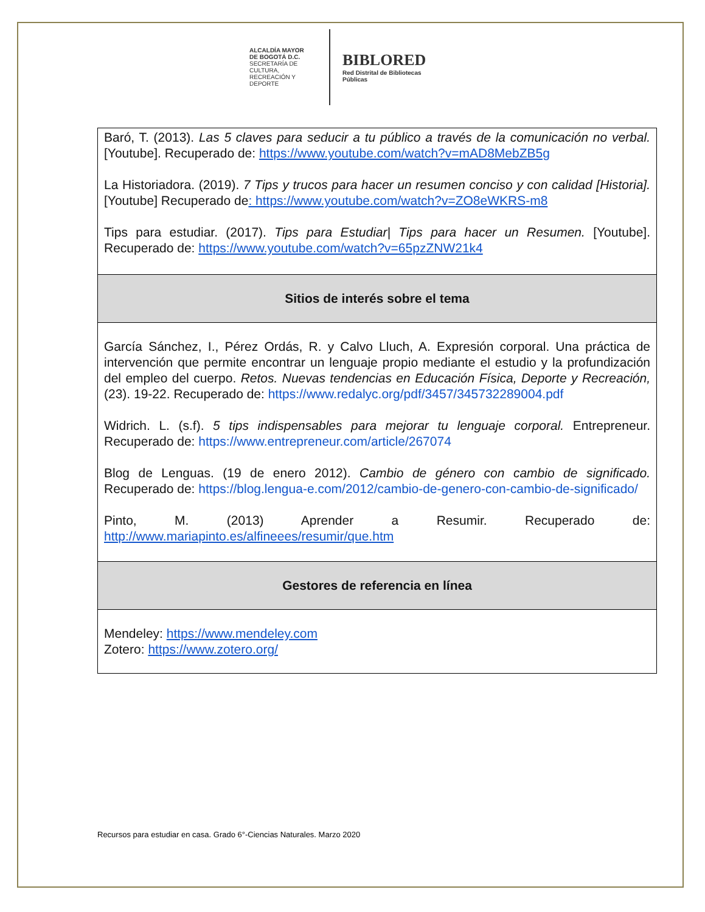ALCALDÍA MAYOR
DE BOGOTÁ D.C.
SECRETARÍA DE CULTURA,
RECREACIÓN Y DEPORTE
BIBLORED
Red Distrital de Bibliotecas Públicas
| Baró, T. (2013). Las 5 claves para seducir a tu público a través de la comunicación no verbal. [Youtube]. Recuperado de: https://www.youtube.com/watch?v=mAD8MebZB5g La Historiadora. (2019). 7 Tips y trucos para hacer un resumen conciso y con calidad [Historia]. [Youtube] Recuperado de : https://www.youtube.com/watch?v=ZO8eWKRS-m8 Tips para estudiar. (2017). Tips para Estudiar/ Tips para hacer un Resumen. [Youtube]. Recuperado de: https://www.youtube.com/watch?v=65pzZNW21k4 |
| Sitios de interés sobre el tema |
| García Sánchez, I., Pérez Ordás, R. y Calvo Lluch, A. Expresión corporal. Una práctica de intervención que permite encontrar un lenguaje propio mediante el estudio y la profundización del empleo del cuerpo. Retos. Nuevas tendencias en Educación Física, Deporte y Recreación, (23). 19-22. Recuperado de: https://www.redalyc.org/pdf/3457/345732289004.pdf Widrich. L. (s.f). 5 tips indispensables para mejorar tu lenguaje corporal. Entrepreneur. Recuperado de: https://www.entrepreneur.com/article/267074 Blog de Lenguas. (19 de enero 2012). Cambio de género con cambio de significado. Recuperado de: https://blog.lengua-e.com/2012/cambio-de-genero-con-cambio-de-significado/ Pinto, M. (2013) Aprender a Resumir. Recuperado de: http://www.mariapinto.es/alfineees/resumir/que.htm |
| Gestores de referencia en línea |
| Mendeley: https://www.mendeley.com Zotero: https://www.zotero.org/ |
Recursos para estudiar en casa. Grado 6°-Ciencias Naturales. Marzo 2020